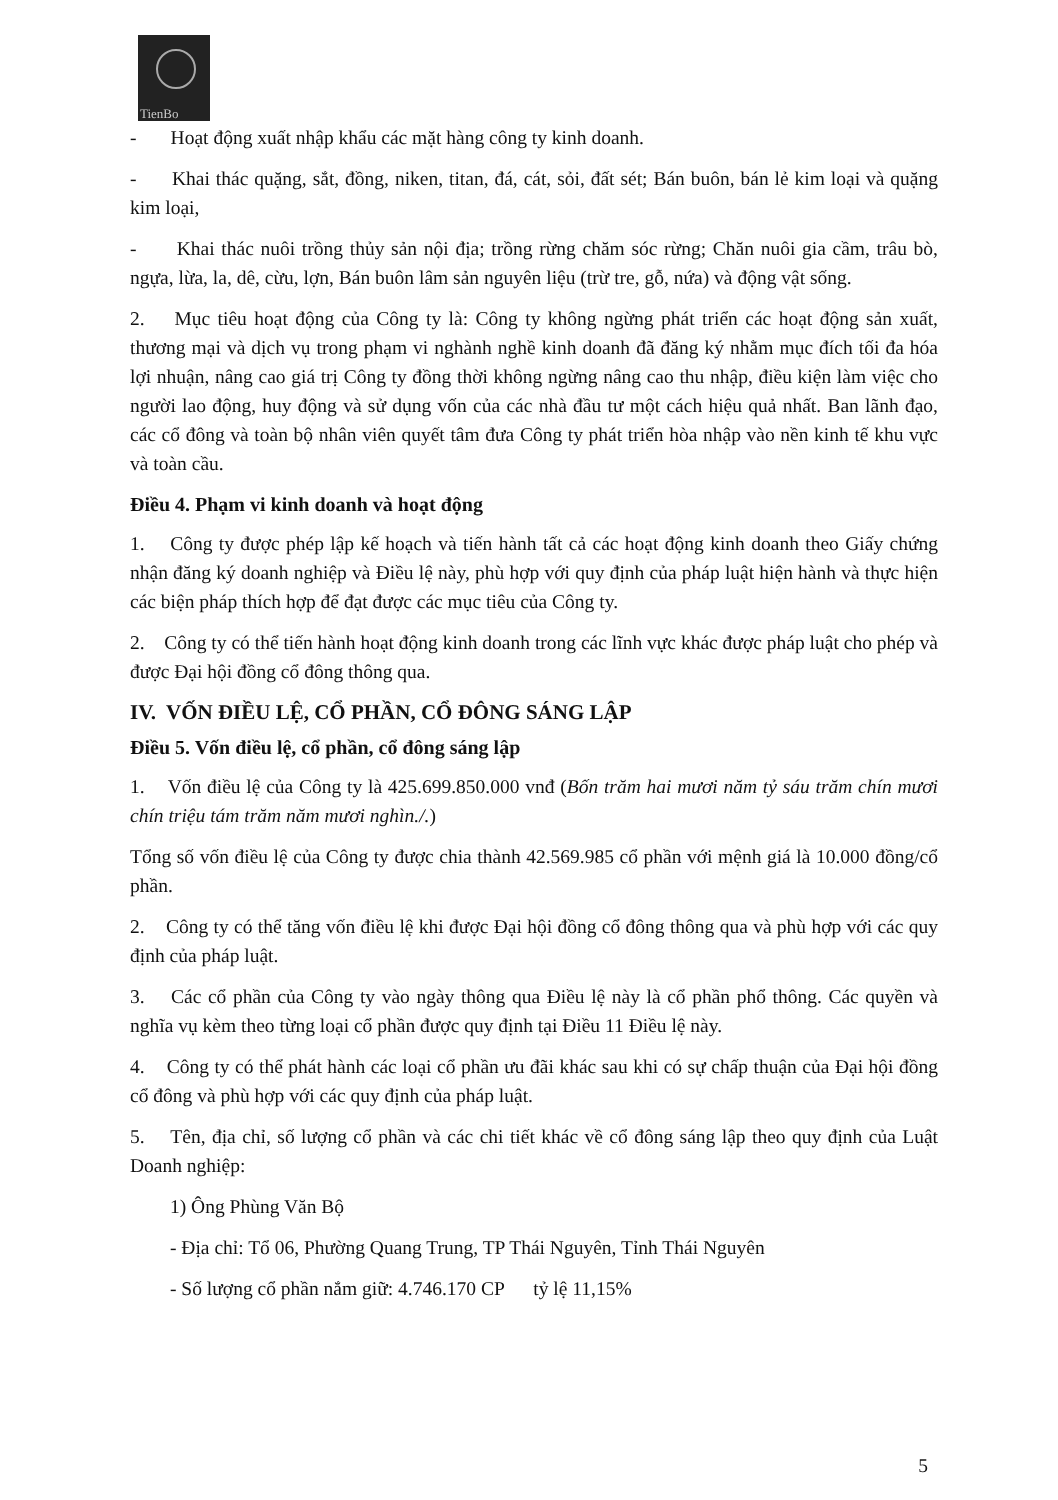TienBo
- Hoạt động xuất nhập khẩu các mặt hàng công ty kinh doanh.
- Khai thác quặng, sắt, đồng, niken, titan, đá, cát, sỏi, đất sét; Bán buôn, bán lẻ kim loại và quặng kim loại,
- Khai thác nuôi trồng thủy sản nội địa; trồng rừng chăm sóc rừng; Chăn nuôi gia cầm, trâu bò, ngựa, lừa, la, dê, cừu, lợn, Bán buôn lâm sản nguyên liệu (trừ tre, gỗ, nứa) và động vật sống.
2. Mục tiêu hoạt động của Công ty là: Công ty không ngừng phát triển các hoạt động sản xuất, thương mại và dịch vụ trong phạm vi nghành nghề kinh doanh đã đăng ký nhằm mục đích tối đa hóa lợi nhuận, nâng cao giá trị Công ty đồng thời không ngừng nâng cao thu nhập, điều kiện làm việc cho người lao động, huy động và sử dụng vốn của các nhà đầu tư một cách hiệu quả nhất. Ban lãnh đạo, các cổ đông và toàn bộ nhân viên quyết tâm đưa Công ty phát triển hòa nhập vào nền kinh tế khu vực và toàn cầu.
Điều 4. Phạm vi kinh doanh và hoạt động
1. Công ty được phép lập kế hoạch và tiến hành tất cả các hoạt động kinh doanh theo Giấy chứng nhận đăng ký doanh nghiệp và Điều lệ này, phù hợp với quy định của pháp luật hiện hành và thực hiện các biện pháp thích hợp để đạt được các mục tiêu của Công ty.
2. Công ty có thể tiến hành hoạt động kinh doanh trong các lĩnh vực khác được pháp luật cho phép và được Đại hội đồng cổ đông thông qua.
IV. VỐN ĐIỀU LỆ, CỔ PHẦN, CỔ ĐÔNG SÁNG LẬP
Điều 5. Vốn điều lệ, cổ phần, cổ đông sáng lập
1. Vốn điều lệ của Công ty là 425.699.850.000 vnđ (Bốn trăm hai mươi năm tỷ sáu trăm chín mươi chín triệu tám trăm năm mươi nghìn./.)
Tổng số vốn điều lệ của Công ty được chia thành 42.569.985 cổ phần với mệnh giá là 10.000 đồng/cổ phần.
2. Công ty có thể tăng vốn điều lệ khi được Đại hội đồng cổ đông thông qua và phù hợp với các quy định của pháp luật.
3. Các cổ phần của Công ty vào ngày thông qua Điều lệ này là cổ phần phổ thông. Các quyền và nghĩa vụ kèm theo từng loại cổ phần được quy định tại Điều 11 Điều lệ này.
4. Công ty có thể phát hành các loại cổ phần ưu đãi khác sau khi có sự chấp thuận của Đại hội đồng cổ đông và phù hợp với các quy định của pháp luật.
5. Tên, địa chỉ, số lượng cổ phần và các chi tiết khác về cổ đông sáng lập theo quy định của Luật Doanh nghiệp:
1) Ông Phùng Văn Bộ
- Địa chỉ: Tổ 06, Phường Quang Trung, TP Thái Nguyên, Tỉnh Thái Nguyên
- Số lượng cổ phần nắm giữ: 4.746.170 CP tỷ lệ 11,15%
5